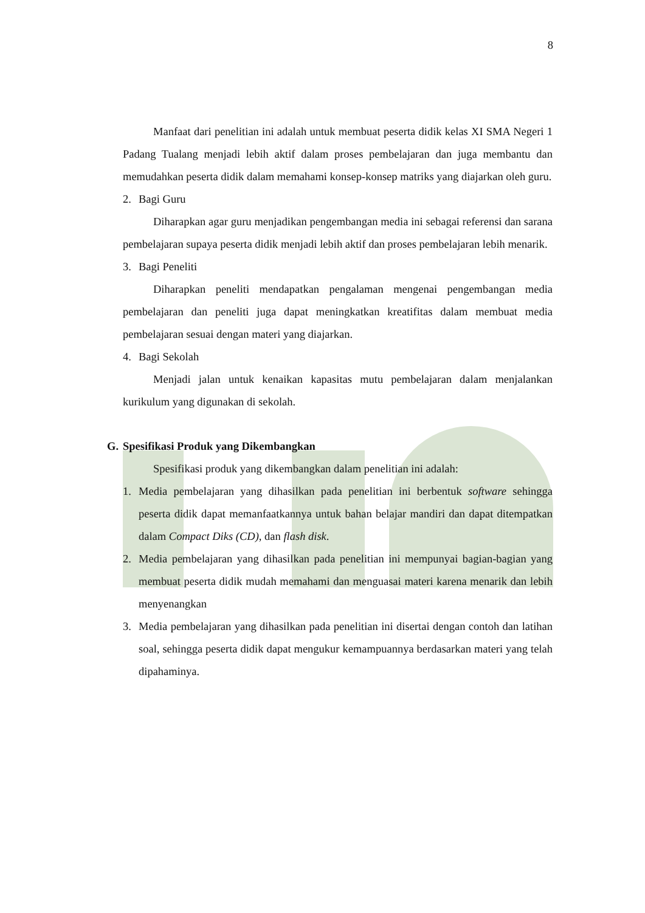8
Manfaat dari penelitian ini adalah untuk membuat peserta didik kelas XI SMA Negeri 1 Padang Tualang menjadi lebih aktif dalam proses pembelajaran dan juga membantu dan memudahkan peserta didik dalam memahami konsep-konsep matriks yang diajarkan oleh guru.
2. Bagi Guru
Diharapkan agar guru menjadikan pengembangan media ini sebagai referensi dan sarana pembelajaran supaya peserta didik menjadi lebih aktif dan proses pembelajaran lebih menarik.
3. Bagi Peneliti
Diharapkan peneliti mendapatkan pengalaman mengenai pengembangan media pembelajaran dan peneliti juga dapat meningkatkan kreatifitas dalam membuat media pembelajaran sesuai dengan materi yang diajarkan.
4. Bagi Sekolah
Menjadi jalan untuk kenaikan kapasitas mutu pembelajaran dalam menjalankan kurikulum yang digunakan di sekolah.
G. Spesifikasi Produk yang Dikembangkan
Spesifikasi produk yang dikembangkan dalam penelitian ini adalah:
1. Media pembelajaran yang dihasilkan pada penelitian ini berbentuk software sehingga peserta didik dapat memanfaatkannya untuk bahan belajar mandiri dan dapat ditempatkan dalam Compact Diks (CD), dan flash disk.
2. Media pembelajaran yang dihasilkan pada penelitian ini mempunyai bagian-bagian yang membuat peserta didik mudah memahami dan menguasai materi karena menarik dan lebih menyenangkan
3. Media pembelajaran yang dihasilkan pada penelitian ini disertai dengan contoh dan latihan soal, sehingga peserta didik dapat mengukur kemampuannya berdasarkan materi yang telah dipahaminya.